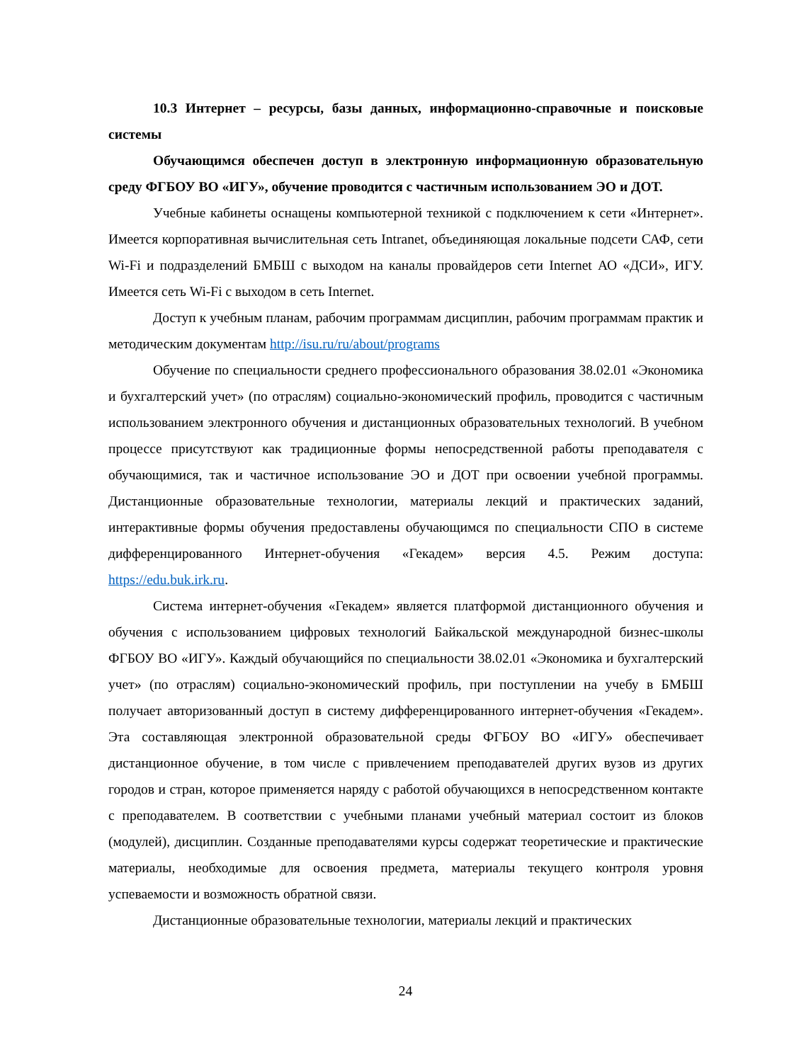10.3 Интернет – ресурсы, базы данных, информационно-справочные и поисковые системы
Обучающимся обеспечен доступ в электронную информационную образовательную среду ФГБОУ ВО «ИГУ», обучение проводится с частичным использованием ЭО и ДОТ.
Учебные кабинеты оснащены компьютерной техникой с подключением к сети «Интернет». Имеется корпоративная вычислительная сеть Intranet, объединяющая локальные подсети САФ, сети Wi-Fi и подразделений БМБШ с выходом на каналы провайдеров сети Internet АО «ДСИ», ИГУ. Имеется сеть Wi-Fi с выходом в сеть Internet.
Доступ к учебным планам, рабочим программам дисциплин, рабочим программам практик и методическим документам http://isu.ru/ru/about/programs
Обучение по специальности среднего профессионального образования 38.02.01 «Экономика и бухгалтерский учет» (по отраслям) социально-экономический профиль, проводится с частичным использованием электронного обучения и дистанционных образовательных технологий. В учебном процессе присутствуют как традиционные формы непосредственной работы преподавателя с обучающимися, так и частичное использование ЭО и ДОТ при освоении учебной программы. Дистанционные образовательные технологии, материалы лекций и практических заданий, интерактивные формы обучения предоставлены обучающимся по специальности СПО в системе дифференцированного Интернет-обучения «Гекадем» версия 4.5. Режим доступа: https://edu.buk.irk.ru.
Система интернет-обучения «Гекадем» является платформой дистанционного обучения и обучения с использованием цифровых технологий Байкальской международной бизнес-школы ФГБОУ ВО «ИГУ». Каждый обучающийся по специальности 38.02.01 «Экономика и бухгалтерский учет» (по отраслям) социально-экономический профиль, при поступлении на учебу в БМБШ получает авторизованный доступ в систему дифференцированного интернет-обучения «Гекадем». Эта составляющая электронной образовательной среды ФГБОУ ВО «ИГУ» обеспечивает дистанционное обучение, в том числе с привлечением преподавателей других вузов из других городов и стран, которое применяется наряду с работой обучающихся в непосредственном контакте с преподавателем. В соответствии с учебными планами учебный материал состоит из блоков (модулей), дисциплин. Созданные преподавателями курсы содержат теоретические и практические материалы, необходимые для освоения предмета, материалы текущего контроля уровня успеваемости и возможность обратной связи.
Дистанционные образовательные технологии, материалы лекций и практических
24